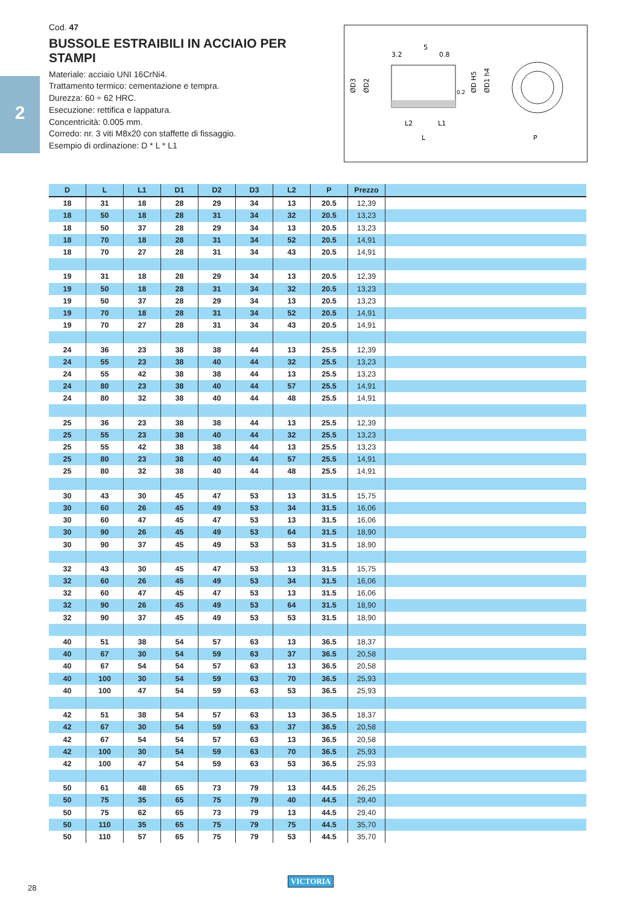2
Cod. 47
BUSSOLE ESTRAIBILI IN ACCIAIO PER STAMPI
Materiale: acciaio UNI 16CrNi4.
Trattamento termico: cementazione e tempra.
Durezza: 60 ÷ 62 HRC.
Esecuzione: rettifica e lappatura.
Concentricità: 0.005 mm.
Corredo: nr. 3 viti M8x20 con staffette di fissaggio.
Esempio di ordinazione: D * L * L1
3.2
5
0.8
ØD3
ØD2
ØD H5
ØD1 h4
0.2
L2
L1
L
P
| D | L | L1 | D1 | D2 | D3 | L2 | P | Prezzo | |
| --- | --- | --- | --- | --- | --- | --- | --- | --- | --- |
| 18 | 31 | 18 | 28 | 29 | 34 | 13 | 20.5 | 12,39 | |
| 18 | 50 | 18 | 28 | 31 | 34 | 32 | 20.5 | 13,23 | |
| 18 | 50 | 37 | 28 | 29 | 34 | 13 | 20.5 | 13,23 | |
| 18 | 70 | 18 | 28 | 31 | 34 | 52 | 20.5 | 14,91 | |
| 18 | 70 | 27 | 28 | 31 | 34 | 43 | 20.5 | 14,91 | |
| 19 | 31 | 18 | 28 | 29 | 34 | 13 | 20.5 | 12,39 | |
| 19 | 50 | 18 | 28 | 31 | 34 | 32 | 20.5 | 13,23 | |
| 19 | 50 | 37 | 28 | 29 | 34 | 13 | 20.5 | 13,23 | |
| 19 | 70 | 18 | 28 | 31 | 34 | 52 | 20.5 | 14,91 | |
| 19 | 70 | 27 | 28 | 31 | 34 | 43 | 20.5 | 14,91 | |
| 24 | 36 | 23 | 38 | 38 | 44 | 13 | 25.5 | 12,39 | |
| 24 | 55 | 23 | 38 | 40 | 44 | 32 | 25.5 | 13,23 | |
| 24 | 55 | 42 | 38 | 38 | 44 | 13 | 25.5 | 13,23 | |
| 24 | 80 | 23 | 38 | 40 | 44 | 57 | 25.5 | 14,91 | |
| 24 | 80 | 32 | 38 | 40 | 44 | 48 | 25.5 | 14,91 | |
| 25 | 36 | 23 | 38 | 38 | 44 | 13 | 25.5 | 12,39 | |
| 25 | 55 | 23 | 38 | 40 | 44 | 32 | 25.5 | 13,23 | |
| 25 | 55 | 42 | 38 | 38 | 44 | 13 | 25.5 | 13,23 | |
| 25 | 80 | 23 | 38 | 40 | 44 | 57 | 25.5 | 14,91 | |
| 25 | 80 | 32 | 38 | 40 | 44 | 48 | 25.5 | 14,91 | |
| 30 | 43 | 30 | 45 | 47 | 53 | 13 | 31.5 | 15,75 | |
| 30 | 60 | 26 | 45 | 49 | 53 | 34 | 31.5 | 16,06 | |
| 30 | 60 | 47 | 45 | 47 | 53 | 13 | 31.5 | 16,06 | |
| 30 | 90 | 26 | 45 | 49 | 53 | 64 | 31.5 | 18,90 | |
| 30 | 90 | 37 | 45 | 49 | 53 | 53 | 31.5 | 18,90 | |
| 32 | 43 | 30 | 45 | 47 | 53 | 13 | 31.5 | 15,75 | |
| 32 | 60 | 26 | 45 | 49 | 53 | 34 | 31.5 | 16,06 | |
| 32 | 60 | 47 | 45 | 47 | 53 | 13 | 31.5 | 16,06 | |
| 32 | 90 | 26 | 45 | 49 | 53 | 64 | 31.5 | 18,90 | |
| 32 | 90 | 37 | 45 | 49 | 53 | 53 | 31.5 | 18,90 | |
| 40 | 51 | 38 | 54 | 57 | 63 | 13 | 36.5 | 18,37 | |
| 40 | 67 | 30 | 54 | 59 | 63 | 37 | 36.5 | 20,58 | |
| 40 | 67 | 54 | 54 | 57 | 63 | 13 | 36.5 | 20,58 | |
| 40 | 100 | 30 | 54 | 59 | 63 | 70 | 36.5 | 25,93 | |
| 40 | 100 | 47 | 54 | 59 | 63 | 53 | 36.5 | 25,93 | |
| 42 | 51 | 38 | 54 | 57 | 63 | 13 | 36.5 | 18,37 | |
| 42 | 67 | 30 | 54 | 59 | 63 | 37 | 36.5 | 20,58 | |
| 42 | 67 | 54 | 54 | 57 | 63 | 13 | 36.5 | 20,58 | |
| 42 | 100 | 30 | 54 | 59 | 63 | 70 | 36.5 | 25,93 | |
| 42 | 100 | 47 | 54 | 59 | 63 | 53 | 36.5 | 25,93 | |
| 50 | 61 | 48 | 65 | 73 | 79 | 13 | 44.5 | 26,25 | |
| 50 | 75 | 35 | 65 | 75 | 79 | 40 | 44.5 | 29,40 | |
| 50 | 75 | 62 | 65 | 73 | 79 | 13 | 44.5 | 29,40 | |
| 50 | 110 | 35 | 65 | 75 | 79 | 75 | 44.5 | 35,70 | |
| 50 | 110 | 57 | 65 | 75 | 79 | 53 | 44.5 | 35,70 | |
28
VICTORIA